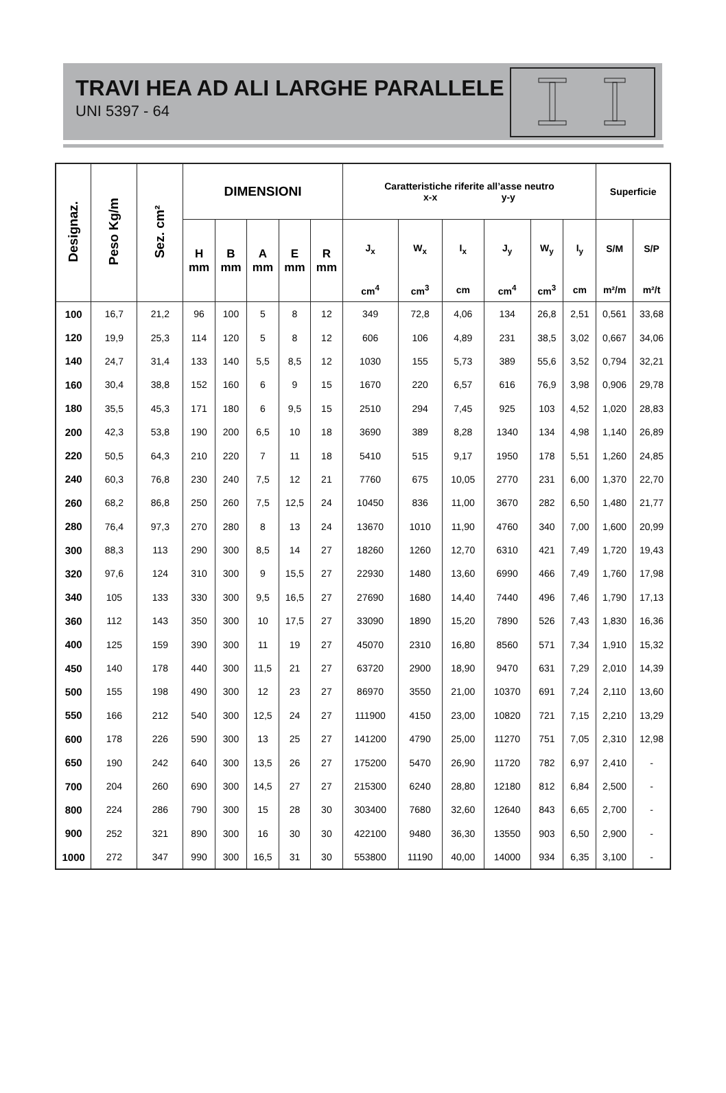TRAVI HEA AD ALI LARGHE PARALLELE
UNI 5397 - 64
| Designaz. | Peso Kg/m | Sez. cm² | DIMENSIONI | | | | | Caratteristiche riferite all’asse neutro x-x y-y | | | | | | Superficie | |
| --- | --- | --- | --- | --- | --- | --- | --- | --- | --- | --- | --- | --- | --- | --- | --- |
| | | | H mm | B mm | A mm | E mm | R mm | J<sub>x</sub> | W<sub>x</sub> | I<sub>x</sub> | J<sub>y</sub> | W<sub>y</sub> | I<sub>y</sub> | S/M | S/P |
| | | | | | | | | cm<sup>4</sup> | cm<sup>3</sup> | cm | cm<sup>4</sup> | cm<sup>3</sup> | cm | m²/m | m²/t |
| 100 | 16,7 | 21,2 | 96 | 100 | 5 | 8 | 12 | 349 | 72,8 | 4,06 | 134 | 26,8 | 2,51 | 0,561 | 33,68 |
| 120 | 19,9 | 25,3 | 114 | 120 | 5 | 8 | 12 | 606 | 106 | 4,89 | 231 | 38,5 | 3,02 | 0,667 | 34,06 |
| 140 | 24,7 | 31,4 | 133 | 140 | 5,5 | 8,5 | 12 | 1030 | 155 | 5,73 | 389 | 55,6 | 3,52 | 0,794 | 32,21 |
| 160 | 30,4 | 38,8 | 152 | 160 | 6 | 9 | 15 | 1670 | 220 | 6,57 | 616 | 76,9 | 3,98 | 0,906 | 29,78 |
| 180 | 35,5 | 45,3 | 171 | 180 | 6 | 9,5 | 15 | 2510 | 294 | 7,45 | 925 | 103 | 4,52 | 1,020 | 28,83 |
| 200 | 42,3 | 53,8 | 190 | 200 | 6,5 | 10 | 18 | 3690 | 389 | 8,28 | 1340 | 134 | 4,98 | 1,140 | 26,89 |
| 220 | 50,5 | 64,3 | 210 | 220 | 7 | 11 | 18 | 5410 | 515 | 9,17 | 1950 | 178 | 5,51 | 1,260 | 24,85 |
| 240 | 60,3 | 76,8 | 230 | 240 | 7,5 | 12 | 21 | 7760 | 675 | 10,05 | 2770 | 231 | 6,00 | 1,370 | 22,70 |
| 260 | 68,2 | 86,8 | 250 | 260 | 7,5 | 12,5 | 24 | 10450 | 836 | 11,00 | 3670 | 282 | 6,50 | 1,480 | 21,77 |
| 280 | 76,4 | 97,3 | 270 | 280 | 8 | 13 | 24 | 13670 | 1010 | 11,90 | 4760 | 340 | 7,00 | 1,600 | 20,99 |
| 300 | 88,3 | 113 | 290 | 300 | 8,5 | 14 | 27 | 18260 | 1260 | 12,70 | 6310 | 421 | 7,49 | 1,720 | 19,43 |
| 320 | 97,6 | 124 | 310 | 300 | 9 | 15,5 | 27 | 22930 | 1480 | 13,60 | 6990 | 466 | 7,49 | 1,760 | 17,98 |
| 340 | 105 | 133 | 330 | 300 | 9,5 | 16,5 | 27 | 27690 | 1680 | 14,40 | 7440 | 496 | 7,46 | 1,790 | 17,13 |
| 360 | 112 | 143 | 350 | 300 | 10 | 17,5 | 27 | 33090 | 1890 | 15,20 | 7890 | 526 | 7,43 | 1,830 | 16,36 |
| 400 | 125 | 159 | 390 | 300 | 11 | 19 | 27 | 45070 | 2310 | 16,80 | 8560 | 571 | 7,34 | 1,910 | 15,32 |
| 450 | 140 | 178 | 440 | 300 | 11,5 | 21 | 27 | 63720 | 2900 | 18,90 | 9470 | 631 | 7,29 | 2,010 | 14,39 |
| 500 | 155 | 198 | 490 | 300 | 12 | 23 | 27 | 86970 | 3550 | 21,00 | 10370 | 691 | 7,24 | 2,110 | 13,60 |
| 550 | 166 | 212 | 540 | 300 | 12,5 | 24 | 27 | 111900 | 4150 | 23,00 | 10820 | 721 | 7,15 | 2,210 | 13,29 |
| 600 | 178 | 226 | 590 | 300 | 13 | 25 | 27 | 141200 | 4790 | 25,00 | 11270 | 751 | 7,05 | 2,310 | 12,98 |
| 650 | 190 | 242 | 640 | 300 | 13,5 | 26 | 27 | 175200 | 5470 | 26,90 | 11720 | 782 | 6,97 | 2,410 | - |
| 700 | 204 | 260 | 690 | 300 | 14,5 | 27 | 27 | 215300 | 6240 | 28,80 | 12180 | 812 | 6,84 | 2,500 | - |
| 800 | 224 | 286 | 790 | 300 | 15 | 28 | 30 | 303400 | 7680 | 32,60 | 12640 | 843 | 6,65 | 2,700 | - |
| 900 | 252 | 321 | 890 | 300 | 16 | 30 | 30 | 422100 | 9480 | 36,30 | 13550 | 903 | 6,50 | 2,900 | - |
| 1000 | 272 | 347 | 990 | 300 | 16,5 | 31 | 30 | 553800 | 11190 | 40,00 | 14000 | 934 | 6,35 | 3,100 | - |